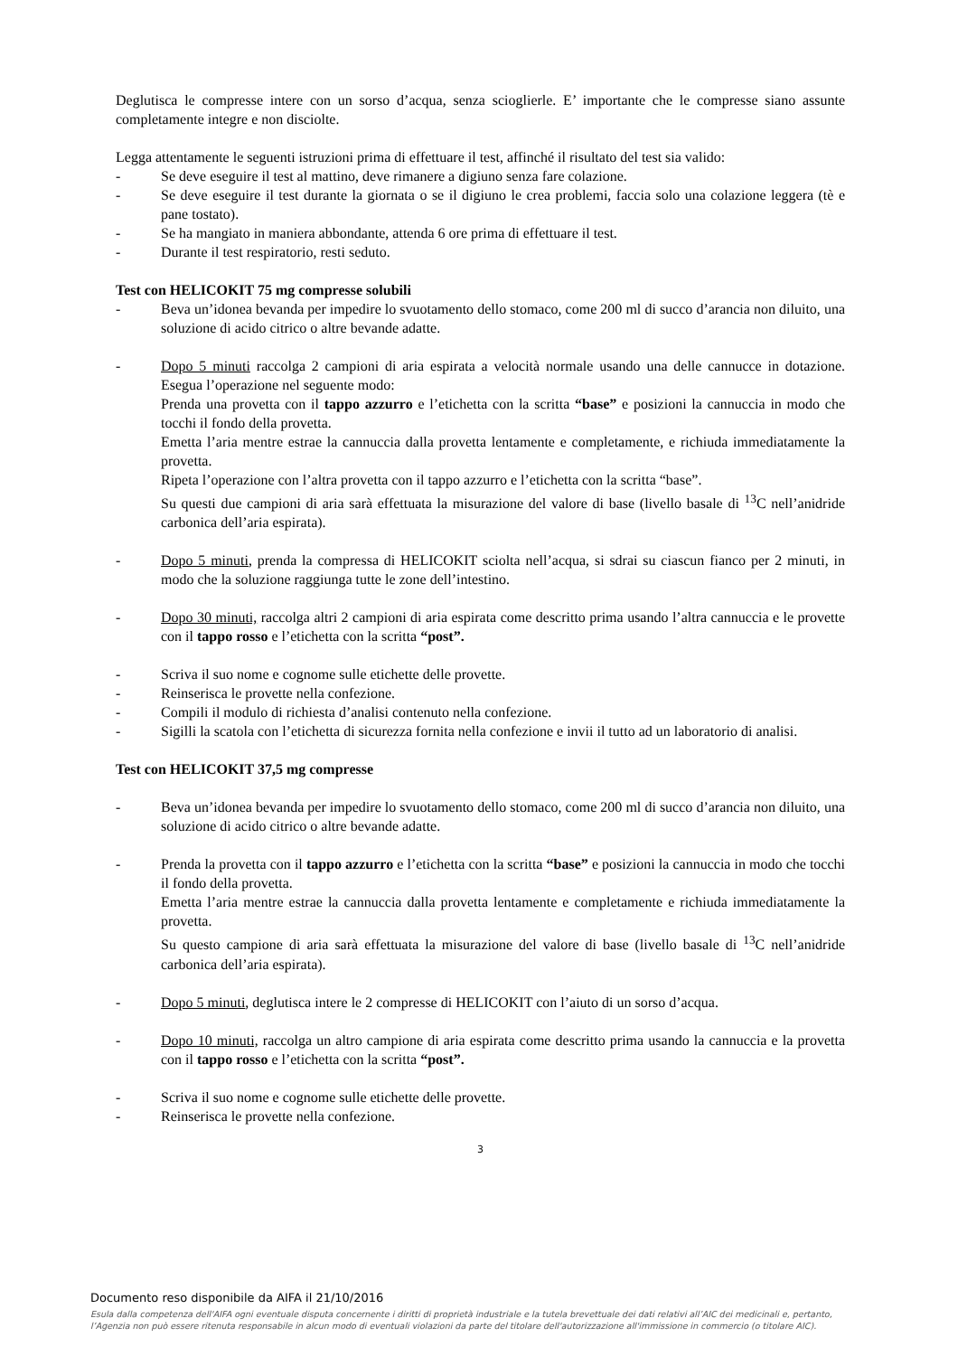Deglutisca le compresse intere con un sorso d’acqua, senza scioglierle. E’ importante che le compresse siano assunte completamente integre e non disciolte.
Legga attentamente le seguenti istruzioni prima di effettuare il test, affinché il risultato del test sia valido:
- Se deve eseguire il test al mattino, deve rimanere a digiuno senza fare colazione.
- Se deve eseguire il test durante la giornata o se il digiuno le crea problemi, faccia solo una colazione leggera (tè e pane tostato).
- Se ha mangiato in maniera abbondante, attenda 6 ore prima di effettuare il test.
- Durante il test respiratorio, resti seduto.
Test con HELICOKIT 75 mg compresse solubili
- Beva un’idonea bevanda per impedire lo svuotamento dello stomaco, come 200 ml di succo d’arancia non diluito, una soluzione di acido citrico o altre bevande adatte.
- Dopo 5 minuti raccolga 2 campioni di aria espirata a velocità normale usando una delle cannucce in dotazione. Esegua l’operazione nel seguente modo:
Prenda una provetta con il tappo azzurro e l’etichetta con la scritta “base” e posizioni la cannuccia in modo che tocchi il fondo della provetta.
Emetta l’aria mentre estrae la cannuccia dalla provetta lentamente e completamente, e richiuda immediatamente la provetta.
Ripeta l’operazione con l’altra provetta con il tappo azzurro e l’etichetta con la scritta “base”.
Su questi due campioni di aria sarà effettuata la misurazione del valore di base (livello basale di <sup>13</sup>C nell’anidride carbonica dell’aria espirata).
- Dopo 5 minuti, prenda la compressa di HELICOKIT sciolta nell’acqua, si sdrai su ciascun fianco per 2 minuti, in modo che la soluzione raggiunga tutte le zone dell’intestino.
- Dopo 30 minuti, raccolga altri 2 campioni di aria espirata come descritto prima usando l’altra cannuccia e le provette con il tappo rosso e l’etichetta con la scritta “post”.
- Scriva il suo nome e cognome sulle etichette delle provette.
- Reinserisca le provette nella confezione.
- Compili il modulo di richiesta d’analisi contenuto nella confezione.
- Sigilli la scatola con l’etichetta di sicurezza fornita nella confezione e invii il tutto ad un laboratorio di analisi.
Test con HELICOKIT 37,5 mg compresse
- Beva un’idonea bevanda per impedire lo svuotamento dello stomaco, come 200 ml di succo d’arancia non diluito, una soluzione di acido citrico o altre bevande adatte.
- Prenda la provetta con il tappo azzurro e l’etichetta con la scritta “base” e posizioni la cannuccia in modo che tocchi il fondo della provetta.
Emetta l’aria mentre estrae la cannuccia dalla provetta lentamente e completamente e richiuda immediatamente la provetta.
Su questo campione di aria sarà effettuata la misurazione del valore di base (livello basale di <sup>13</sup>C nell’anidride carbonica dell’aria espirata).
- Dopo 5 minuti, deglutisca intere le 2 compresse di HELICOKIT con l’aiuto di un sorso d’acqua.
- Dopo 10 minuti, raccolga un altro campione di aria espirata come descritto prima usando la cannuccia e la provetta con il tappo rosso e l’etichetta con la scritta “post”.
- Scriva il suo nome e cognome sulle etichette delle provette.
- Reinserisca le provette nella confezione.
3
Documento reso disponibile da AIFA il 21/10/2016
Esula dalla competenza dell'AIFA ogni eventuale disputa concernente i diritti di proprietà industriale e la tutela brevettuale dei dati relativi all’AIC dei medicinali e, pertanto, l’Agenzia non può essere ritenuta responsabile in alcun modo di eventuali violazioni da parte del titolare dell'autorizzazione all'immissione in commercio (o titolare AIC).